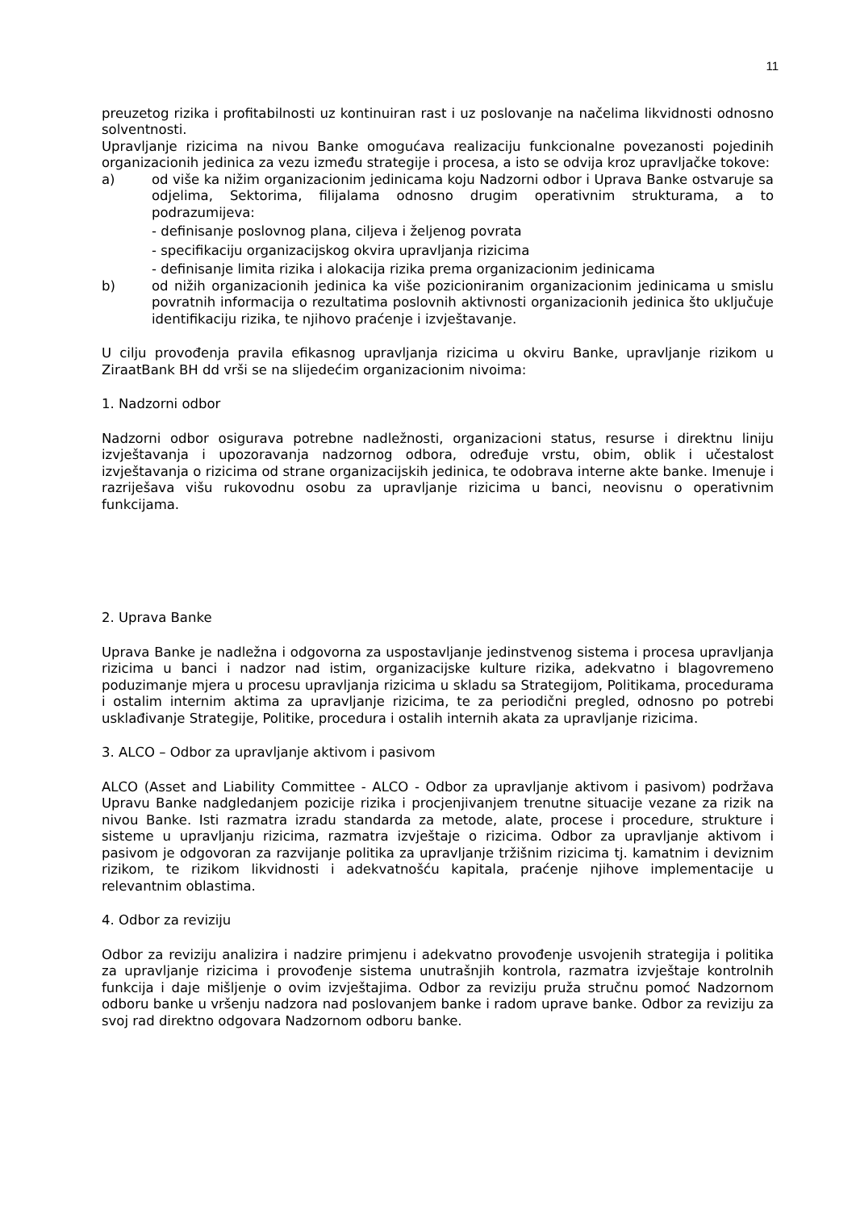11
preuzetog rizika i profitabilnosti uz kontinuiran rast i uz poslovanje na načelima likvidnosti odnosno solventnosti.
Upravljanje rizicima na nivou Banke omogućava realizaciju funkcionalne povezanosti pojedinih organizacionih jedinica za vezu između strategije i procesa, a isto se odvija kroz upravljačke tokove:
a) od više ka nižim organizacionim jedinicama koju Nadzorni odbor i Uprava Banke ostvaruje sa odjelima, Sektorima, filijalama odnosno drugim operativnim strukturama, a to podrazumijeva:
- definisanje poslovnog plana, ciljeva i željenog povrata
- specifikaciju organizacijskog okvira upravljanja rizicima
- definisanje limita rizika i alokacija rizika prema organizacionim jedinicama
b) od nižih organizacionih jedinica ka više pozicioniranim organizacionim jedinicama u smislu povratnih informacija o rezultatima poslovnih aktivnosti organizacionih jedinica što uključuje identifikaciju rizika, te njihovo praćenje i izvještavanje.
U cilju provođenja pravila efikasnog upravljanja rizicima u okviru Banke, upravljanje rizikom u ZiraatBank BH dd vrši se na slijedećim organizacionim nivoima:
1. Nadzorni odbor
Nadzorni odbor osigurava potrebne nadležnosti, organizacioni status, resurse i direktnu liniju izvještavanja i upozoravanja nadzornog odbora, određuje vrstu, obim, oblik i učestalost izvještavanja o rizicima od strane organizacijskih jedinica, te odobrava interne akte banke. Imenuje i razriješava višu rukovodnu osobu za upravljanje rizicima u banci, neovisnu o operativnim funkcijama.
2. Uprava Banke
Uprava Banke je nadležna i odgovorna za uspostavljanje jedinstvenog sistema i procesa upravljanja rizicima u banci i nadzor nad istim, organizacijske kulture rizika, adekvatno i blagovremeno poduzimanje mjera u procesu upravljanja rizicima u skladu sa Strategijom, Politikama, procedurama i ostalim internim aktima za upravljanje rizicima, te za periodični pregled, odnosno po potrebi usklađivanje Strategije, Politike, procedura i ostalih internih akata za upravljanje rizicima.
3. ALCO – Odbor za upravljanje aktivom i pasivom
ALCO (Asset and Liability Committee - ALCO - Odbor za upravljanje aktivom i pasivom) podržava Upravu Banke nadgledanjem pozicije rizika i procjenjivanjem trenutne situacije vezane za rizik na nivou Banke. Isti razmatra izradu standarda za metode, alate, procese i procedure, strukture i sisteme u upravljanju rizicima, razmatra izvještaje o rizicima. Odbor za upravljanje aktivom i pasivom je odgovoran za razvijanje politika za upravljanje tržišnim rizicima tj. kamatnim i deviznim rizikom, te rizikom likvidnosti i adekvatnošću kapitala, praćenje njihove implementacije u relevantnim oblastima.
4. Odbor za reviziju
Odbor za reviziju analizira i nadzire primjenu i adekvatno provođenje usvojenih strategija i politika za upravljanje rizicima i provođenje sistema unutrašnjih kontrola, razmatra izvještaje kontrolnih funkcija i daje mišljenje o ovim izvještajima. Odbor za reviziju pruža stručnu pomoć Nadzornom odboru banke u vršenju nadzora nad poslovanjem banke i radom uprave banke. Odbor za reviziju za svoj rad direktno odgovara Nadzornom odboru banke.